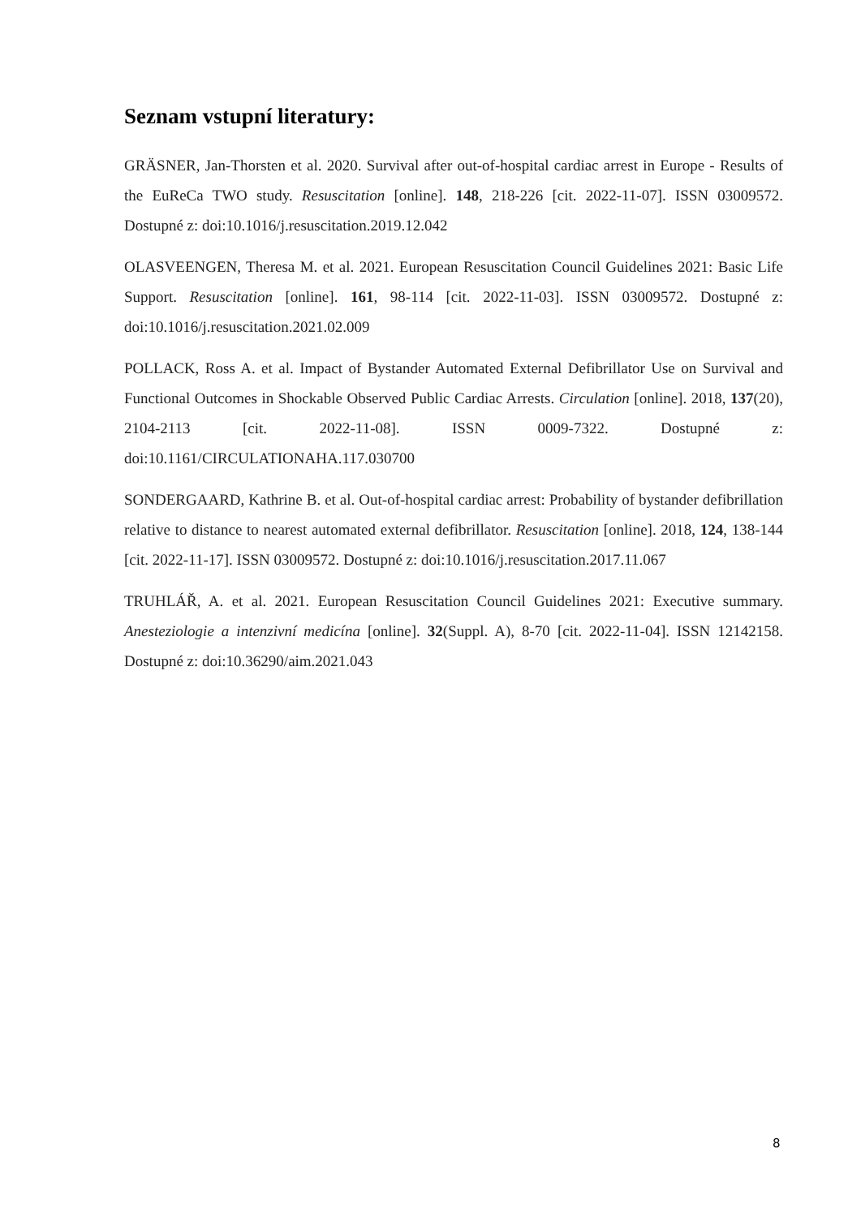Seznam vstupní literatury:
GRÄSNER, Jan-Thorsten et al. 2020. Survival after out-of-hospital cardiac arrest in Europe - Results of the EuReCa TWO study. Resuscitation [online]. 148, 218-226 [cit. 2022-11-07]. ISSN 03009572. Dostupné z: doi:10.1016/j.resuscitation.2019.12.042
OLASVEENGEN, Theresa M. et al. 2021. European Resuscitation Council Guidelines 2021: Basic Life Support. Resuscitation [online]. 161, 98-114 [cit. 2022-11-03]. ISSN 03009572. Dostupné z: doi:10.1016/j.resuscitation.2021.02.009
POLLACK, Ross A. et al. Impact of Bystander Automated External Defibrillator Use on Survival and Functional Outcomes in Shockable Observed Public Cardiac Arrests. Circulation [online]. 2018, 137(20), 2104-2113 [cit. 2022-11-08]. ISSN 0009-7322. Dostupné z: doi:10.1161/CIRCULATIONAHA.117.030700
SONDERGAARD, Kathrine B. et al. Out-of-hospital cardiac arrest: Probability of bystander defibrillation relative to distance to nearest automated external defibrillator. Resuscitation [online]. 2018, 124, 138-144 [cit. 2022-11-17]. ISSN 03009572. Dostupné z: doi:10.1016/j.resuscitation.2017.11.067
TRUHLÁŘ, A. et al. 2021. European Resuscitation Council Guidelines 2021: Executive summary. Anesteziologie a intenzivní medicína [online]. 32(Suppl. A), 8-70 [cit. 2022-11-04]. ISSN 12142158. Dostupné z: doi:10.36290/aim.2021.043
8